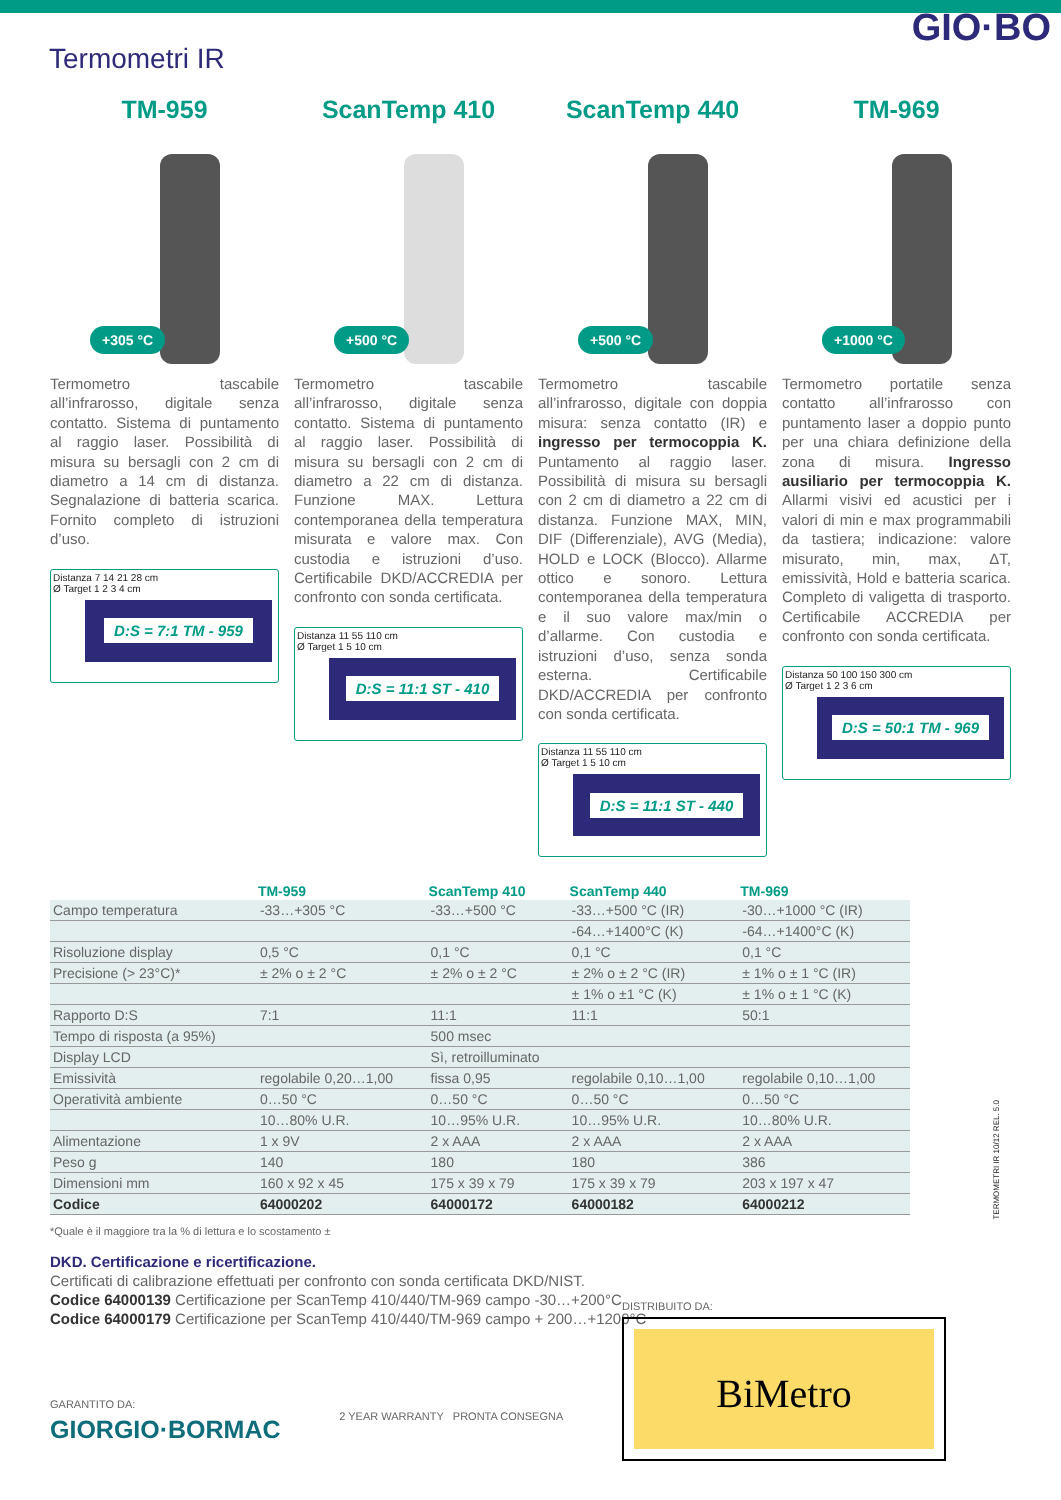GIO·BO
Termometri IR
TM-959
+305 °C
Termometro tascabile all’infrarosso, digitale senza contatto. Sistema di puntamento al raggio laser. Possibilità di misura su bersagli con 2 cm di diametro a 14 cm di distanza. Segnalazione di batteria scarica. Fornito completo di istruzioni d’uso.
Distanza 7 14 21 28 cm
Ø Target 1 2 3 4 cm
D:S = 7:1 TM - 959
ScanTemp 410
+500 °C
Termometro tascabile all’infrarosso, digitale senza contatto. Sistema di puntamento al raggio laser. Possibilità di misura su bersagli con 2 cm di diametro a 22 cm di distanza. Funzione MAX. Lettura contemporanea della temperatura misurata e valore max. Con custodia e istruzioni d’uso. Certificabile DKD/ACCREDIA per confronto con sonda certificata.
Distanza 11 55 110 cm
Ø Target 1 5 10 cm
D:S = 11:1 ST - 410
ScanTemp 440
+500 °C
Termometro tascabile all’infrarosso, digitale con doppia misura: senza contatto (IR) e ingresso per termocoppia K. Puntamento al raggio laser. Possibilità di misura su bersagli con 2 cm di diametro a 22 cm di distanza. Funzione MAX, MIN, DIF (Differenziale), AVG (Media), HOLD e LOCK (Blocco). Allarme ottico e sonoro. Lettura contemporanea della temperatura e il suo valore max/min o d’allarme. Con custodia e istruzioni d’uso, senza sonda esterna. Certificabile DKD/ACCREDIA per confronto con sonda certificata.
Distanza 11 55 110 cm
Ø Target 1 5 10 cm
D:S = 11:1 ST - 440
TM-969
+1000 °C
Termometro portatile senza contatto all’infrarosso con puntamento laser a doppio punto per una chiara definizione della zona di misura. Ingresso ausiliario per termocoppia K. Allarmi visivi ed acustici per i valori di min e max programmabili da tastiera; indicazione: valore misurato, min, max, ΔT, emissività, Hold e batteria scarica. Completo di valigetta di trasporto. Certificabile ACCREDIA per confronto con sonda certificata.
Distanza 50 100 150 300 cm
Ø Target 1 2 3 6 cm
D:S = 50:1 TM - 969
| | TM-959 | ScanTemp 410 | ScanTemp 440 | TM-969 |
| --- | --- | --- | --- | --- |
| Campo temperatura | -33…+305 °C | -33…+500 °C | -33…+500 °C (IR) | -30…+1000 °C (IR) |
| | | | -64…+1400°C (K) | -64…+1400°C (K) |
| Risoluzione display | 0,5 °C | 0,1 °C | 0,1 °C | 0,1 °C |
| Precisione (> 23°C)* | ± 2% o ± 2 °C | ± 2% o ± 2 °C | ± 2% o ± 2 °C (IR) | ± 1% o ± 1 °C (IR) |
| | | | ± 1% o ±1 °C (K) | ± 1% o ± 1 °C (K) |
| Rapporto D:S | 7:1 | 11:1 | 11:1 | 50:1 |
| Tempo di risposta (a 95%) | | 500 msec | | |
| Display LCD | | Sì, retroilluminato | | |
| Emissività | regolabile 0,20…1,00 | fissa 0,95 | regolabile 0,10…1,00 | regolabile 0,10…1,00 |
| Operatività ambiente | 0…50 °C | 0…50 °C | 0…50 °C | 0…50 °C |
| | 10…80% U.R. | 10…95% U.R. | 10…95% U.R. | 10…80% U.R. |
| Alimentazione | 1 x 9V | 2 x AAA | 2 x AAA | 2 x AAA |
| Peso g | 140 | 180 | 180 | 386 |
| Dimensioni mm | 160 x 92 x 45 | 175 x 39 x 79 | 175 x 39 x 79 | 203 x 197 x 47 |
| Codice | 64000202 | 64000172 | 64000182 | 64000212 |
*Quale è il maggiore tra la % di lettura e lo scostamento ±
DKD. Certificazione e ricertificazione.
Certificati di calibrazione effettuati per confronto con sonda certificata DKD/NIST.
Codice 64000139 Certificazione per ScanTemp 410/440/TM-969 campo -30…+200°C
Codice 64000179 Certificazione per ScanTemp 410/440/TM-969 campo + 200…+1200°C
TERMOMETRI IR 10/12 REL. 5.0
GARANTITO DA:
GIORGIO·BORMAC
2 YEAR WARRANTY PRONTA CONSEGNA
DISTRIBUITO DA:
BiMetro